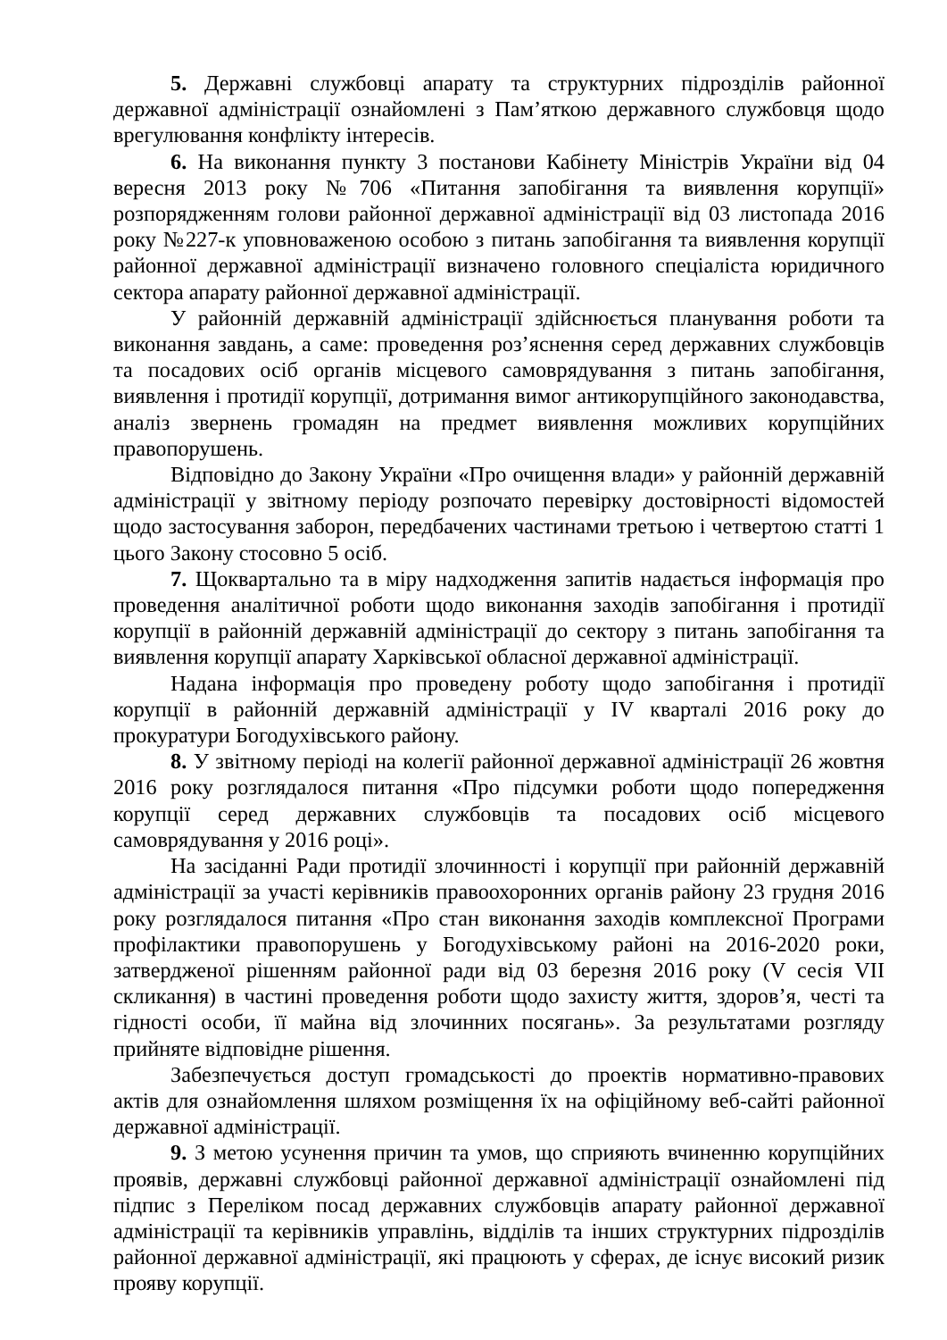5. Державні службовці апарату та структурних підрозділів районної державної адміністрації ознайомлені з Пам’яткою державного службовця щодо врегулювання конфлікту інтересів.
6. На виконання пункту 3 постанови Кабінету Міністрів України від 04 вересня 2013 року №706 «Питання запобігання та виявлення корупції» розпорядженням голови районної державної адміністрації від 03 листопада 2016 року №227-к уповноваженою особою з питань запобігання та виявлення корупції районної державної адміністрації визначено головного спеціаліста юридичного сектора апарату районної державної адміністрації.
У районній державній адміністрації здійснюється планування роботи та виконання завдань, а саме: проведення роз’яснення серед державних службовців та посадових осіб органів місцевого самоврядування з питань запобігання, виявлення і протидії корупції, дотримання вимог антикорупційного законодавства, аналіз звернень громадян на предмет виявлення можливих корупційних правопорушень.
Відповідно до Закону України «Про очищення влади» у районній державній адміністрації у звітному періоду розпочато перевірку достовірності відомостей щодо застосування заборон, передбачених частинами третьою і четвертою статті 1 цього Закону стосовно 5 осіб.
7. Щоквартально та в міру надходження запитів надається інформація про проведення аналітичної роботи щодо виконання заходів запобігання і протидії корупції в районній державній адміністрації до сектору з питань запобігання та виявлення корупції апарату Харківської обласної державної адміністрації.
Надана інформація про проведену роботу щодо запобігання і протидії корупції в районній державній адміністрації у IV кварталі 2016 року до прокуратури Богодухівського району.
8. У звітному періоді на колегії районної державної адміністрації 26 жовтня 2016 року розглядалося питання «Про підсумки роботи щодо попередження корупції серед державних службовців та посадових осіб місцевого самоврядування у 2016 році».
На засіданні Ради протидії злочинності і корупції при районній державній адміністрації за участі керівників правоохоронних органів району 23 грудня 2016 року розглядалося питання «Про стан виконання заходів комплексної Програми профілактики правопорушень у Богодухівському районі на 2016-2020 роки, затвердженої рішенням районної ради від 03 березня 2016 року (V сесія VII скликання) в частині проведення роботи щодо захисту життя, здоров’я, честі та гідності особи, її майна від злочинних посягань». За результатами розгляду прийняте відповідне рішення.
Забезпечується доступ громадськості до проектів нормативно-правових актів для ознайомлення шляхом розміщення їх на офіційному веб-сайті районної державної адміністрації.
9. З метою усунення причин та умов, що сприяють вчиненню корупційних проявів, державні службовці районної державної адміністрації ознайомлені під підпис з Переліком посад державних службовців апарату районної державної адміністрації та керівників управлінь, відділів та інших структурних підрозділів районної державної адміністрації, які працюють у сферах, де існує високий ризик прояву корупції.